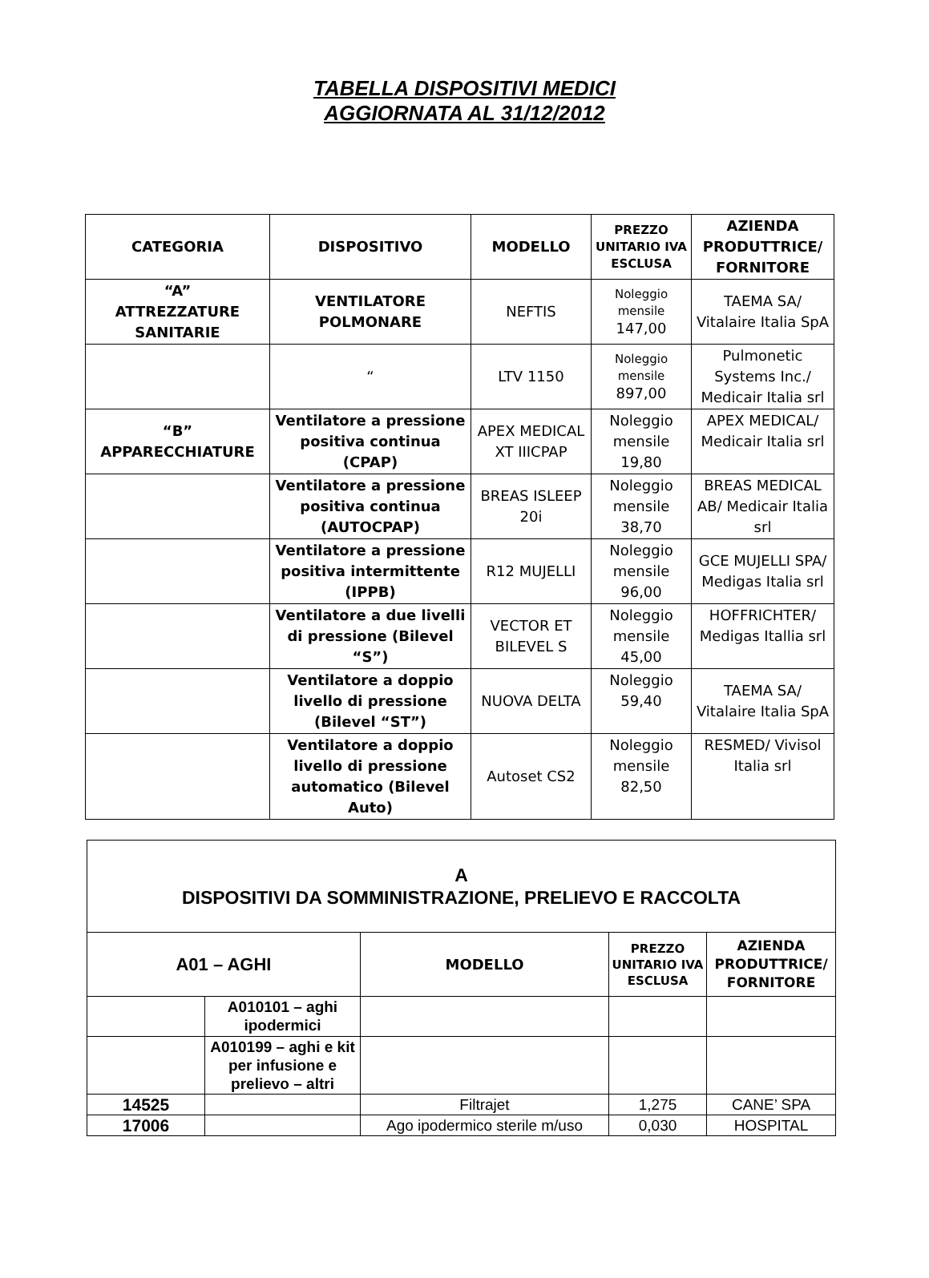TABELLA DISPOSITIVI MEDICI
AGGIORNATA AL 31/12/2012
| CATEGORIA | DISPOSITIVO | MODELLO | PREZZO UNITARIO IVA ESCLUSA | AZIENDA PRODUTTRICE/ FORNITORE |
| --- | --- | --- | --- | --- |
| “A” ATTREZZATURE SANITARIE | VENTILATORE POLMONARE | NEFTIS | Noleggio mensile 147,00 | TAEMA SA/ Vitalaire Italia SpA |
| | “ | LTV 1150 | Noleggio mensile 897,00 | Pulmonetic Systems Inc./ Medicair Italia srl |
| “B” APPARECCHIATURE | Ventilatore a pressione positiva continua (CPAP) | APEX MEDICAL XT IIICPAP | Noleggio mensile 19,80 | APEX MEDICAL/ Medicair Italia srl |
| | Ventilatore a pressione positiva continua (AUTOCPAP) | BREAS ISLEEP 20i | Noleggio mensile 38,70 | BREAS MEDICAL AB/ Medicair Italia srl |
| | Ventilatore a pressione positiva intermittente (IPPB) | R12 MUJELLI | Noleggio mensile 96,00 | GCE MUJELLI SPA/ Medigas Italia srl |
| | Ventilatore a due livelli di pressione (Bilevel “S”) | VECTOR ET BILEVEL S | Noleggio mensile 45,00 | HOFFRICHTER/ Medigas Itallia srl |
| | Ventilatore a doppio livello di pressione (Bilevel “ST”) | NUOVA DELTA | Noleggio 59,40 | TAEMA SA/ Vitalaire Italia SpA |
| | Ventilatore a doppio livello di pressione automatico (Bilevel Auto) | Autoset CS2 | Noleggio mensile 82,50 | RESMED/ Vivisol Italia srl |
| A DISPOSITIVI DA SOMMINISTRAZIONE, PRELIEVO E RACCOLTA | | | | |
| --- | --- | --- | --- | --- |
| A01 – AGHI | | MODELLO | PREZZO UNITARIO IVA ESCLUSA | AZIENDA PRODUTTRICE/ FORNITORE |
| | A010101 – aghi ipodermici | | | |
| | A010199 – aghi e kit per infusione e prelievo – altri | | | |
| 14525 | | Filtrajet | 1,275 | CANE’ SPA |
| 17006 | | Ago ipodermico sterile m/uso | 0,030 | HOSPITAL |